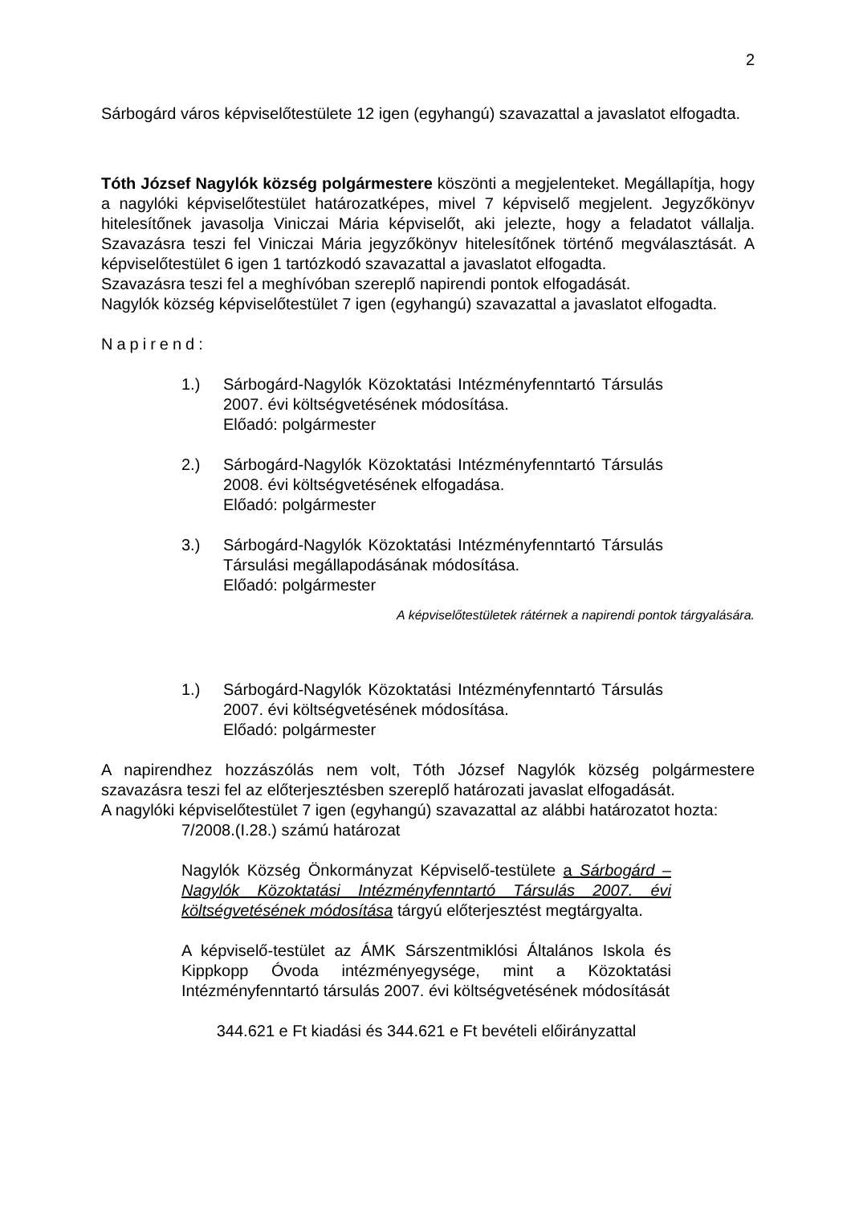2
Sárbogárd város képviselőtestülete 12 igen (egyhangú) szavazattal a javaslatot elfogadta.
Tóth József Nagylók község polgármestere köszönti a megjelenteket. Megállapítja, hogy a nagylóki képviselőtestület határozatképes, mivel 7 képviselő megjelent. Jegyzőkönyv hitelesítőnek javasolja Viniczai Mária képviselőt, aki jelezte, hogy a feladatot vállalja. Szavazásra teszi fel Viniczai Mária jegyzőkönyv hitelesítőnek történő megválasztását. A képviselőtestület 6 igen 1 tartózkodó szavazattal a javaslatot elfogadta.
Szavazásra teszi fel a meghívóban szereplő napirendi pontok elfogadását.
Nagylók község képviselőtestület 7 igen (egyhangú) szavazattal a javaslatot elfogadta.
Napirend:
1.) Sárbogárd-Nagylók Közoktatási Intézményfenntartó Társulás 2007. évi költségvetésének módosítása.
Előadó: polgármester
2.) Sárbogárd-Nagylók Közoktatási Intézményfenntartó Társulás 2008. évi költségvetésének elfogadása.
Előadó: polgármester
3.) Sárbogárd-Nagylók Közoktatási Intézményfenntartó Társulás Társulási megállapodásának módosítása.
Előadó: polgármester
A képviselőtestületek rátérnek a napirendi pontok tárgyalására.
1.) Sárbogárd-Nagylók Közoktatási Intézményfenntartó Társulás 2007. évi költségvetésének módosítása.
Előadó: polgármester
A napirendhez hozzászólás nem volt, Tóth József Nagylók község polgármestere szavazásra teszi fel az előterjesztésben szereplő határozati javaslat elfogadását.
A nagylóki képviselőtestület 7 igen (egyhangú) szavazattal az alábbi határozatot hozta:
7/2008.(I.28.) számú határozat
Nagylók Község Önkormányzat Képviselő-testülete a Sárbogárd – Nagylók Közoktatási Intézményfenntartó Társulás 2007. évi költségvetésének módosítása tárgyú előterjesztést megtárgyalta.
A képviselő-testület az ÁMK Sárszentmiklósi Általános Iskola és Kippkopp Óvoda intézményegysége, mint a Közoktatási Intézményfenntartó társulás 2007. évi költségvetésének módosítását
344.621 e Ft kiadási és 344.621 e Ft bevételi előirányzattal